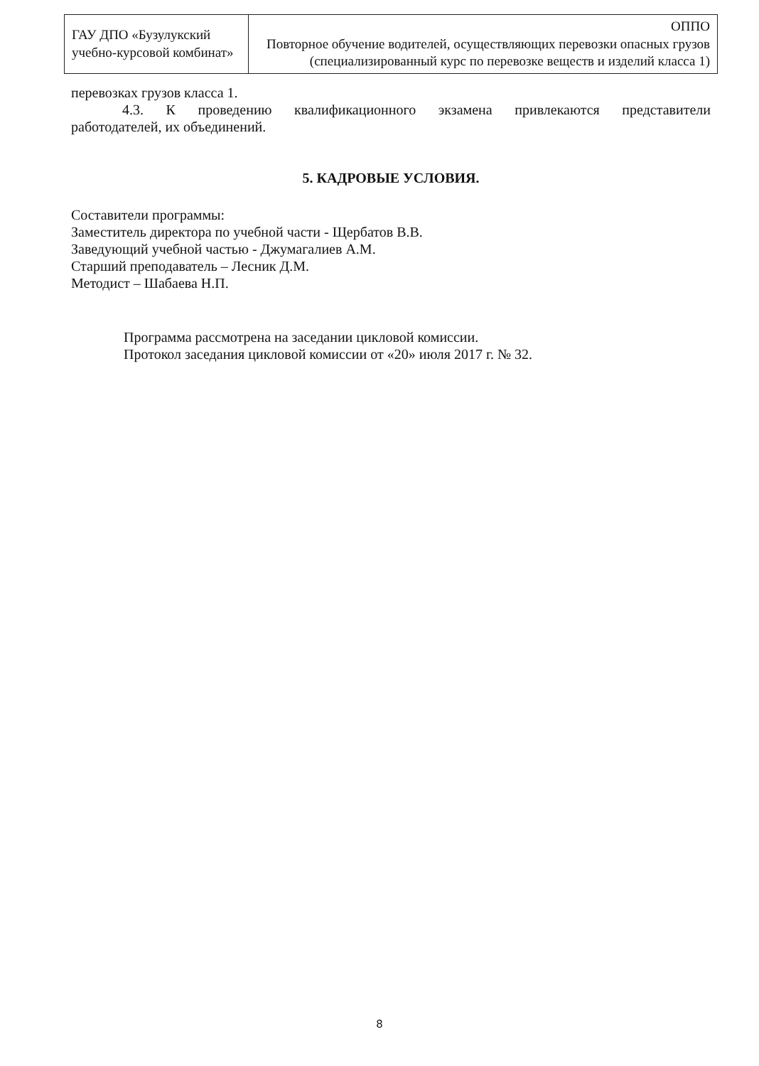| ГАУ ДПО «Бузулукский учебно-курсовой комбинат» | ОППО Повторное обучение водителей, осуществляющих перевозки опасных грузов (специализированный курс по перевозке веществ и изделий класса 1) |
перевозках грузов класса 1.
4.3. К проведению квалификационного экзамена привлекаются представители
работодателей, их объединений.
5. КАДРОВЫЕ УСЛОВИЯ.
Составители программы:
Заместитель директора по учебной части - Щербатов В.В.
Заведующий учебной частью - Джумагалиев А.М.
Старший преподаватель – Лесник Д.М.
Методист – Шабаева Н.П.
Программа рассмотрена на заседании цикловой комиссии.
Протокол заседания цикловой комиссии от «20» июля 2017 г. № 32.
8